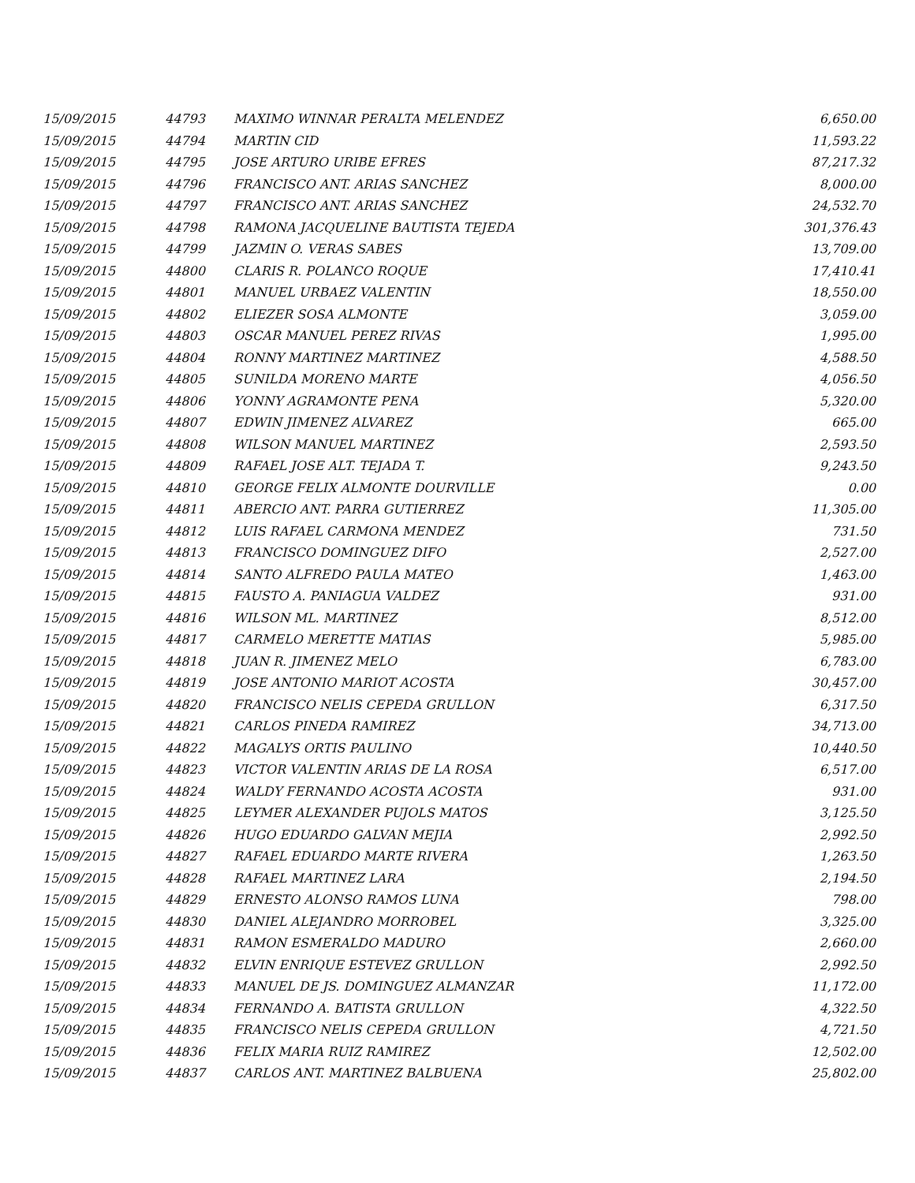| 15/09/2015 | 44793 | MAXIMO WINNAR PERALTA MELENDEZ | 6,650.00 |
| 15/09/2015 | 44794 | MARTIN CID | 11,593.22 |
| 15/09/2015 | 44795 | JOSE ARTURO URIBE EFRES | 87,217.32 |
| 15/09/2015 | 44796 | FRANCISCO ANT. ARIAS SANCHEZ | 8,000.00 |
| 15/09/2015 | 44797 | FRANCISCO ANT. ARIAS SANCHEZ | 24,532.70 |
| 15/09/2015 | 44798 | RAMONA JACQUELINE BAUTISTA TEJEDA | 301,376.43 |
| 15/09/2015 | 44799 | JAZMIN O. VERAS SABES | 13,709.00 |
| 15/09/2015 | 44800 | CLARIS R. POLANCO ROQUE | 17,410.41 |
| 15/09/2015 | 44801 | MANUEL URBAEZ VALENTIN | 18,550.00 |
| 15/09/2015 | 44802 | ELIEZER SOSA ALMONTE | 3,059.00 |
| 15/09/2015 | 44803 | OSCAR MANUEL PEREZ RIVAS | 1,995.00 |
| 15/09/2015 | 44804 | RONNY MARTINEZ MARTINEZ | 4,588.50 |
| 15/09/2015 | 44805 | SUNILDA MORENO MARTE | 4,056.50 |
| 15/09/2015 | 44806 | YONNY AGRAMONTE PENA | 5,320.00 |
| 15/09/2015 | 44807 | EDWIN JIMENEZ ALVAREZ | 665.00 |
| 15/09/2015 | 44808 | WILSON MANUEL MARTINEZ | 2,593.50 |
| 15/09/2015 | 44809 | RAFAEL JOSE ALT. TEJADA T. | 9,243.50 |
| 15/09/2015 | 44810 | GEORGE FELIX ALMONTE DOURVILLE | 0.00 |
| 15/09/2015 | 44811 | ABERCIO ANT. PARRA GUTIERREZ | 11,305.00 |
| 15/09/2015 | 44812 | LUIS RAFAEL CARMONA MENDEZ | 731.50 |
| 15/09/2015 | 44813 | FRANCISCO DOMINGUEZ DIFO | 2,527.00 |
| 15/09/2015 | 44814 | SANTO ALFREDO PAULA MATEO | 1,463.00 |
| 15/09/2015 | 44815 | FAUSTO A. PANIAGUA VALDEZ | 931.00 |
| 15/09/2015 | 44816 | WILSON ML. MARTINEZ | 8,512.00 |
| 15/09/2015 | 44817 | CARMELO MERETTE MATIAS | 5,985.00 |
| 15/09/2015 | 44818 | JUAN R. JIMENEZ MELO | 6,783.00 |
| 15/09/2015 | 44819 | JOSE ANTONIO MARIOT ACOSTA | 30,457.00 |
| 15/09/2015 | 44820 | FRANCISCO NELIS CEPEDA GRULLON | 6,317.50 |
| 15/09/2015 | 44821 | CARLOS PINEDA RAMIREZ | 34,713.00 |
| 15/09/2015 | 44822 | MAGALYS ORTIS PAULINO | 10,440.50 |
| 15/09/2015 | 44823 | VICTOR VALENTIN ARIAS DE LA ROSA | 6,517.00 |
| 15/09/2015 | 44824 | WALDY FERNANDO ACOSTA ACOSTA | 931.00 |
| 15/09/2015 | 44825 | LEYMER ALEXANDER PUJOLS MATOS | 3,125.50 |
| 15/09/2015 | 44826 | HUGO EDUARDO GALVAN MEJIA | 2,992.50 |
| 15/09/2015 | 44827 | RAFAEL EDUARDO MARTE RIVERA | 1,263.50 |
| 15/09/2015 | 44828 | RAFAEL MARTINEZ LARA | 2,194.50 |
| 15/09/2015 | 44829 | ERNESTO ALONSO RAMOS LUNA | 798.00 |
| 15/09/2015 | 44830 | DANIEL ALEJANDRO MORROBEL | 3,325.00 |
| 15/09/2015 | 44831 | RAMON ESMERALDO MADURO | 2,660.00 |
| 15/09/2015 | 44832 | ELVIN ENRIQUE ESTEVEZ GRULLON | 2,992.50 |
| 15/09/2015 | 44833 | MANUEL DE JS. DOMINGUEZ ALMANZAR | 11,172.00 |
| 15/09/2015 | 44834 | FERNANDO A. BATISTA GRULLON | 4,322.50 |
| 15/09/2015 | 44835 | FRANCISCO NELIS CEPEDA GRULLON | 4,721.50 |
| 15/09/2015 | 44836 | FELIX MARIA RUIZ RAMIREZ | 12,502.00 |
| 15/09/2015 | 44837 | CARLOS ANT. MARTINEZ BALBUENA | 25,802.00 |